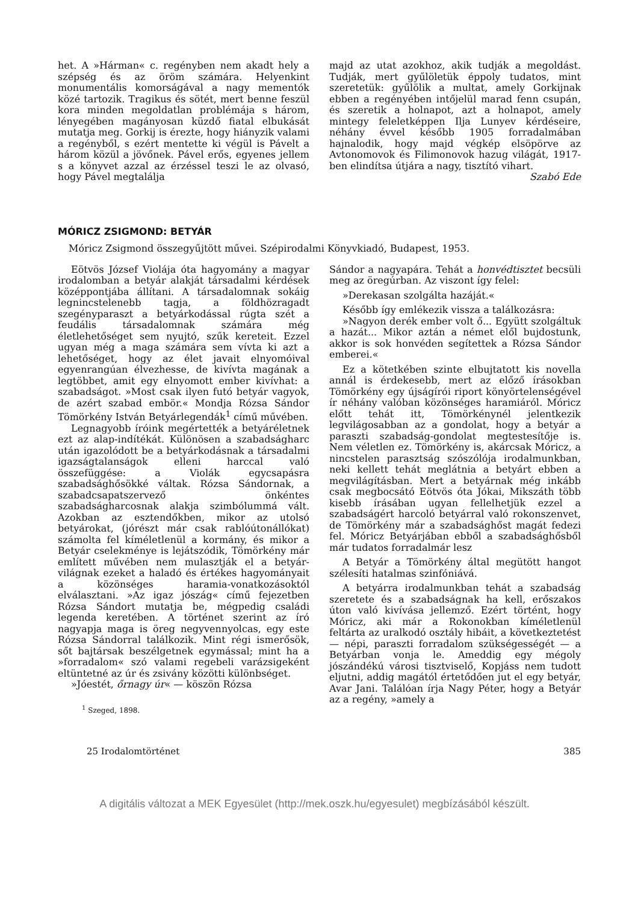het. A »Hárman« c. regényben nem akadt hely a szépség és az öröm számára. Helyenkint monumentális komorságával a nagy mementók közé tartozik. Tragikus és sötét, mert benne feszül kora minden megoldatlan problémája s három, lényegében magányosan küzdő fiatal elbukását mutatja meg. Gorkij is érezte, hogy hiányzik valami a regényből, s ezért mentette ki végül is Pávelt a három közül a jövőnek. Pável erős, egyenes jellem s a könyvet azzal az érzéssel teszi le az olvasó, hogy Pável megtalálja
majd az utat azokhoz, akik tudják a megoldást. Tudják, mert gyűlöletük éppoly tudatos, mint szeretetük: gyűlölik a multat, amely Gorkijnak ebben a regényében intőjelül marad fenn csupán, és szeretik a holnapot, azt a holnapot, amely mintegy feleletképpen Ilja Lunyev kérdéseire, néhány évvel később 1905 forradalmában hajnalodik, hogy majd végkép elsöpörve az Avtonomovok és Filimonovok hazug világát, 1917-ben elindítsa útjára a nagy, tisztító vihart.
Szabó Ede
MÓRICZ ZSIGMOND: BETYÁR
Móricz Zsigmond összegyűjtött művei. Szépirodalmi Könyvkiadó, Budapest, 1953.
Eötvös József Violája óta hagyomány a magyar irodalomban a betyár alakját társadalmi kérdések középpontjába állítani. A társadalomnak sokáig legnincstelenebb tagja, a földhözragadt szegényparaszt a betyárkodással rúgta szét a feudális társadalomnak számára még életlehetőséget sem nyujtó, szűk kereteit. Ezzel ugyan még a maga számára sem vívta ki azt a lehetőséget, hogy az élet javait elnyomóival egyenrangúan élvezhesse, de kivívta magának a legtöbbet, amit egy elnyomott ember kivívhat: a szabadságot. »Most csak ilyen futó betyár vagyok, de azért szabad embör.« Mondja Rózsa Sándor Tömörkény István Betyárlegendák<sup>1</sup> című művében.
Legnagyobb íróink megértették a betyáréletnek ezt az alap-indítékát. Különösen a szabadságharc után igazolódott be a betyárkodásnak a társadalmi igazságtalanságok elleni harccal való összefüggése: a Violák egycsapásra szabadsághősökké váltak. Rózsa Sándornak, a szabadcsapatszervező önkéntes szabadságharcosnak alakja szimbólummá vált. Azokban az esztendőkben, mikor az utolsó betyárokat, (jórészt már csak rablóútonállókat) számolta fel kíméletlenül a kormány, és mikor a Betyár cselekménye is lejátszódik, Tömörkény már említett művében nem mulasztják el a betyár-világnak ezeket a haladó és értékes hagyományait a közönséges haramia-vonatkozásoktól elválasztani. »Az igaz jószág« című fejezetben Rózsa Sándort mutatja be, mégpedig családi legenda keretében. A történet szerint az író nagyapja maga is öreg negyvennyolcas, egy este Rózsa Sándorral találkozik. Mint régi ismerősök, sőt bajtársak beszélgetnek egymással; mint ha a »forradalom« szó valami regebeli varázsigeként eltüntetné az úr és zsivány közötti különbséget.
»Jóestét, őrnagy úr« — köszön Rózsa
<sup>1</sup> Szeged, 1898.
Sándor a nagyapára. Tehát a honvédtisztet becsüli meg az öregúrban. Az viszont így felel:
»Derekasan szolgálta hazáját.«
Később így emlékezik vissza a találkozásra:
»Nagyon derék ember volt ő... Együtt szolgáltuk a hazát... Mikor aztán a német elől bujdostunk, akkor is sok honvéden segítettek a Rózsa Sándor emberei.«
Ez a kötetkében szinte elbujtatott kis novella annál is érdekesebb, mert az előző írásokban Tömörkény egy újságírói riport könyörtelenségével ír néhány valóban közönséges haramiáról. Móricz előtt tehát itt, Tömörkénynél jelentkezik legvilágosabban az a gondolat, hogy a betyár a paraszti szabadság-gondolat megtestesítője is. Nem véletlen ez. Tömörkény is, akárcsak Móricz, a nincstelen parasztság szószólója irodalmunkban, neki kellett tehát meglátnia a betyárt ebben a megvilágításban. Mert a betyárnak még inkább csak megbocsátó Eötvös óta Jókai, Mikszáth több kisebb írásában ugyan fellelhetjük ezzel a szabadságért harcoló betyárral való rokonszenvet, de Tömörkény már a szabadsághőst magát fedezi fel. Móricz Betyárjában ebből a szabadsághősből már tudatos forradalmár lesz
A Betyár a Tömörkény által megütött hangot szélesíti hatalmas szinfóniává.
A betyárra irodalmunkban tehát a szabadság szeretete és a szabadságnak ha kell, erőszakos úton való kivívása jellemző. Ezért történt, hogy Móricz, aki már a Rokonokban kíméletlenül feltárta az uralkodó osztály hibáit, a következtetést — népi, paraszti forradalom szükségességét — a Betyárban vonja le. Ameddig egy mégoly jószándékú városi tisztviselő, Kopjáss nem tudott eljutni, addig magától értetődően jut el egy betyár, Avar Jani. Találóan írja Nagy Péter, hogy a Betyár az a regény, »amely a
25 Irodalomtörténet 385
A digitális változat a MEK Egyesület (http://mek.oszk.hu/egyesulet) megbízásából készült.